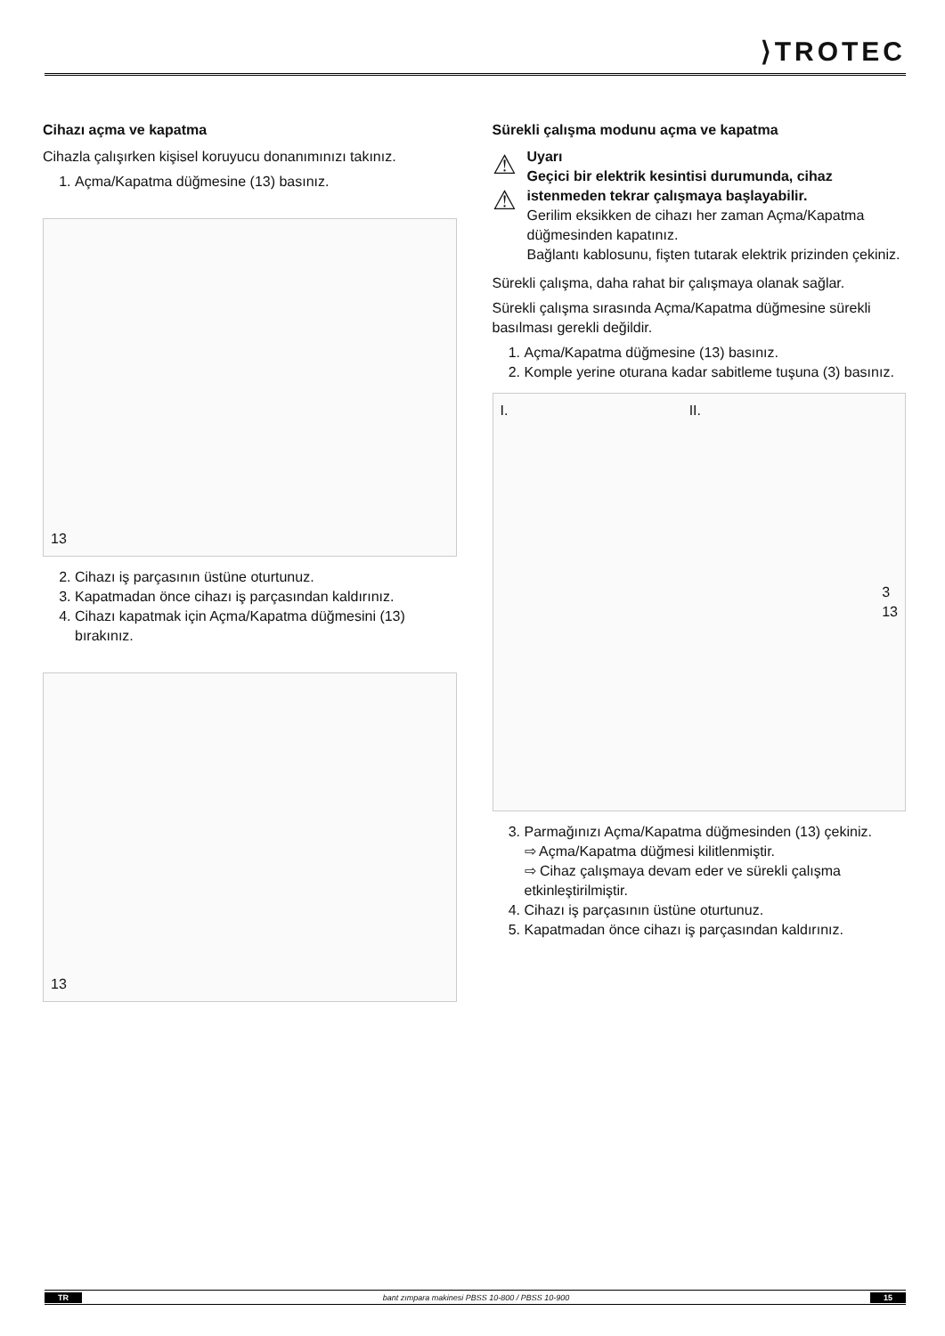⟩TROTEC
Cihazı açma ve kapatma
Cihazla çalışırken kişisel koruyucu donanımınızı takınız.
1. Açma/Kapatma düğmesine (13) basınız.
13
2. Cihazı iş parçasının üstüne oturtunuz.
3. Kapatmadan önce cihazı iş parçasından kaldırınız.
4. Cihazı kapatmak için Açma/Kapatma düğmesini (13) bırakınız.
13
Sürekli çalışma modunu açma ve kapatma
⚠
⚠
Uyarı
Geçici bir elektrik kesintisi durumunda, cihaz istenmeden tekrar çalışmaya başlayabilir.
Gerilim eksikken de cihazı her zaman Açma/Kapatma düğmesinden kapatınız.
Bağlantı kablosunu, fişten tutarak elektrik prizinden çekiniz.
Sürekli çalışma, daha rahat bir çalışmaya olanak sağlar.
Sürekli çalışma sırasında Açma/Kapatma düğmesine sürekli basılması gerekli değildir.
1. Açma/Kapatma düğmesine (13) basınız.
2. Komple yerine oturana kadar sabitleme tuşuna (3) basınız.
I. II. 3
13
3. Parmağınızı Açma/Kapatma düğmesinden (13) çekiniz.
⇨ Açma/Kapatma düğmesi kilitlenmiştir.
⇨ Cihaz çalışmaya devam eder ve sürekli çalışma etkinleştirilmiştir.
4. Cihazı iş parçasının üstüne oturtunuz.
5. Kapatmadan önce cihazı iş parçasından kaldırınız.
TR bant zımpara makinesi PBSS 10-800 / PBSS 10-900 15